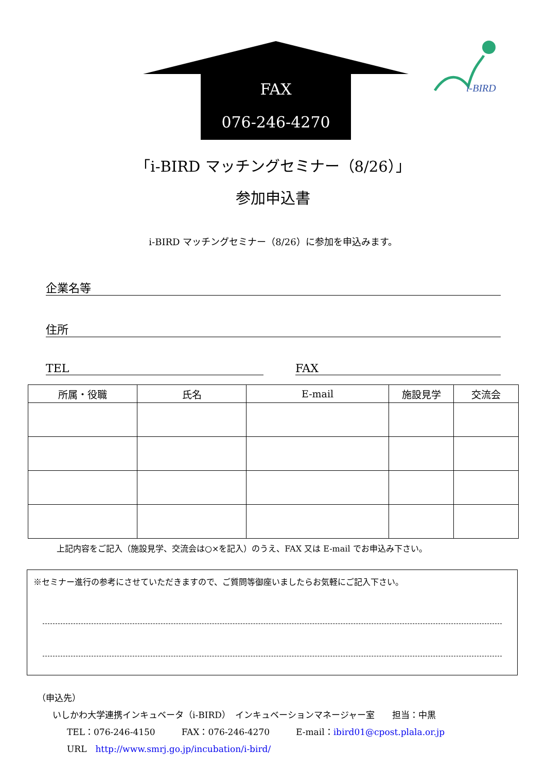i-BIRD
FAX
076-246-4270
「i-BIRD マッチングセミナー（8/26）」
参加申込書
i-BIRD マッチングセミナー（8/26）に参加を申込みます。
企業名等
住所
TEL FAX
| 所属・役職 | 氏名 | E-mail | 施設見学 | 交流会 |
| --- | --- | --- | --- | --- |
上記内容をご記入（施設見学、交流会は○×を記入）のうえ、FAX 又は E-mail でお申込み下さい。
※セミナー進行の参考にさせていただきますので、ご質問等御座いましたらお気軽にご記入下さい。
（申込先）
いしかわ大学連携インキュベータ（i-BIRD）　インキュベーションマネージャー室　　担当：中黒
TEL：076-246-4150　　　FAX：076-246-4270　　　E-mail：ibird01@cpost.plala.or.jp
URL　http://www.smrj.go.jp/incubation/i-bird/